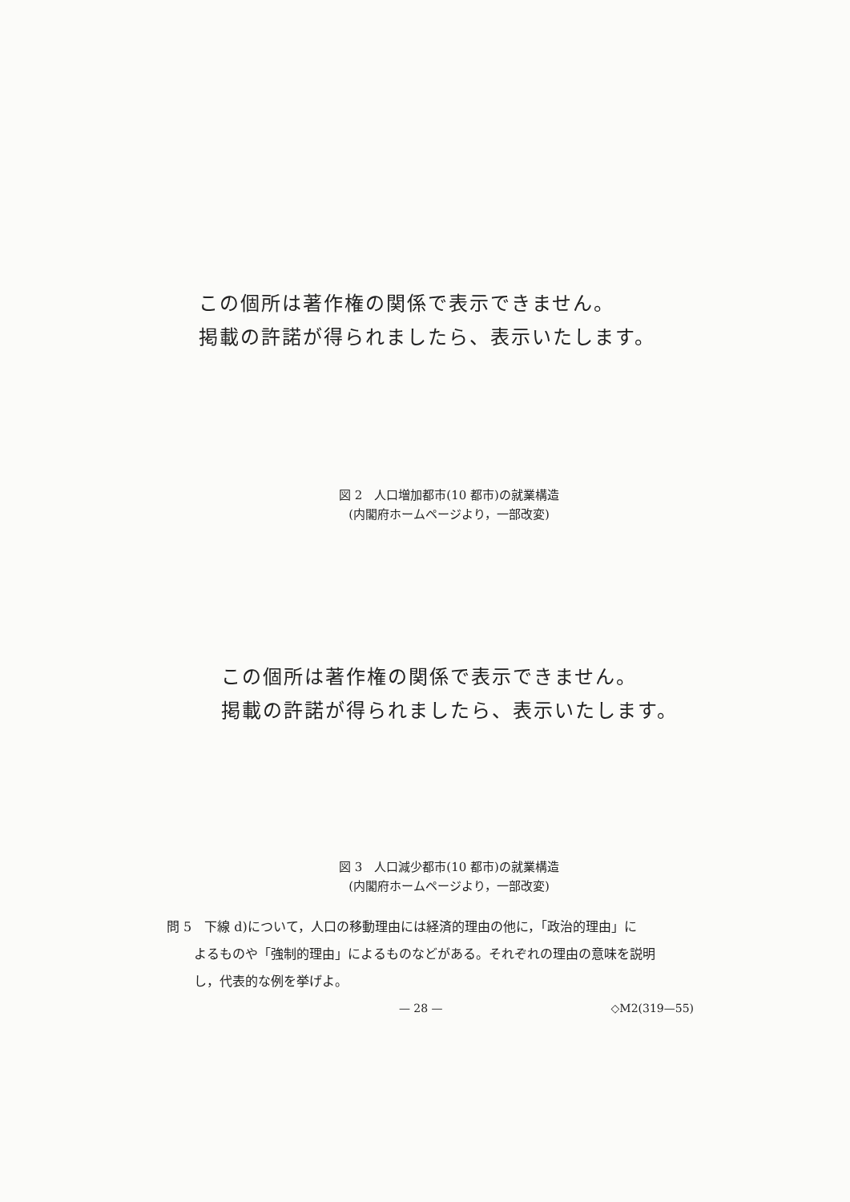この個所は著作権の関係で表示できません。
掲載の許諾が得られましたら、表示いたします。
図 2　人口増加都市(10 都市)の就業構造
(内閣府ホームページより，一部改変)
この個所は著作権の関係で表示できません。
掲載の許諾が得られましたら、表示いたします。
図 3　人口減少都市(10 都市)の就業構造
(内閣府ホームページより，一部改変)
問 5　下線 d)について，人口の移動理由には経済的理由の他に，「政治的理由」に
よるものや「強制的理由」によるものなどがある。それぞれの理由の意味を説明
し，代表的な例を挙げよ。
— 28 — ◇M2(319—55)